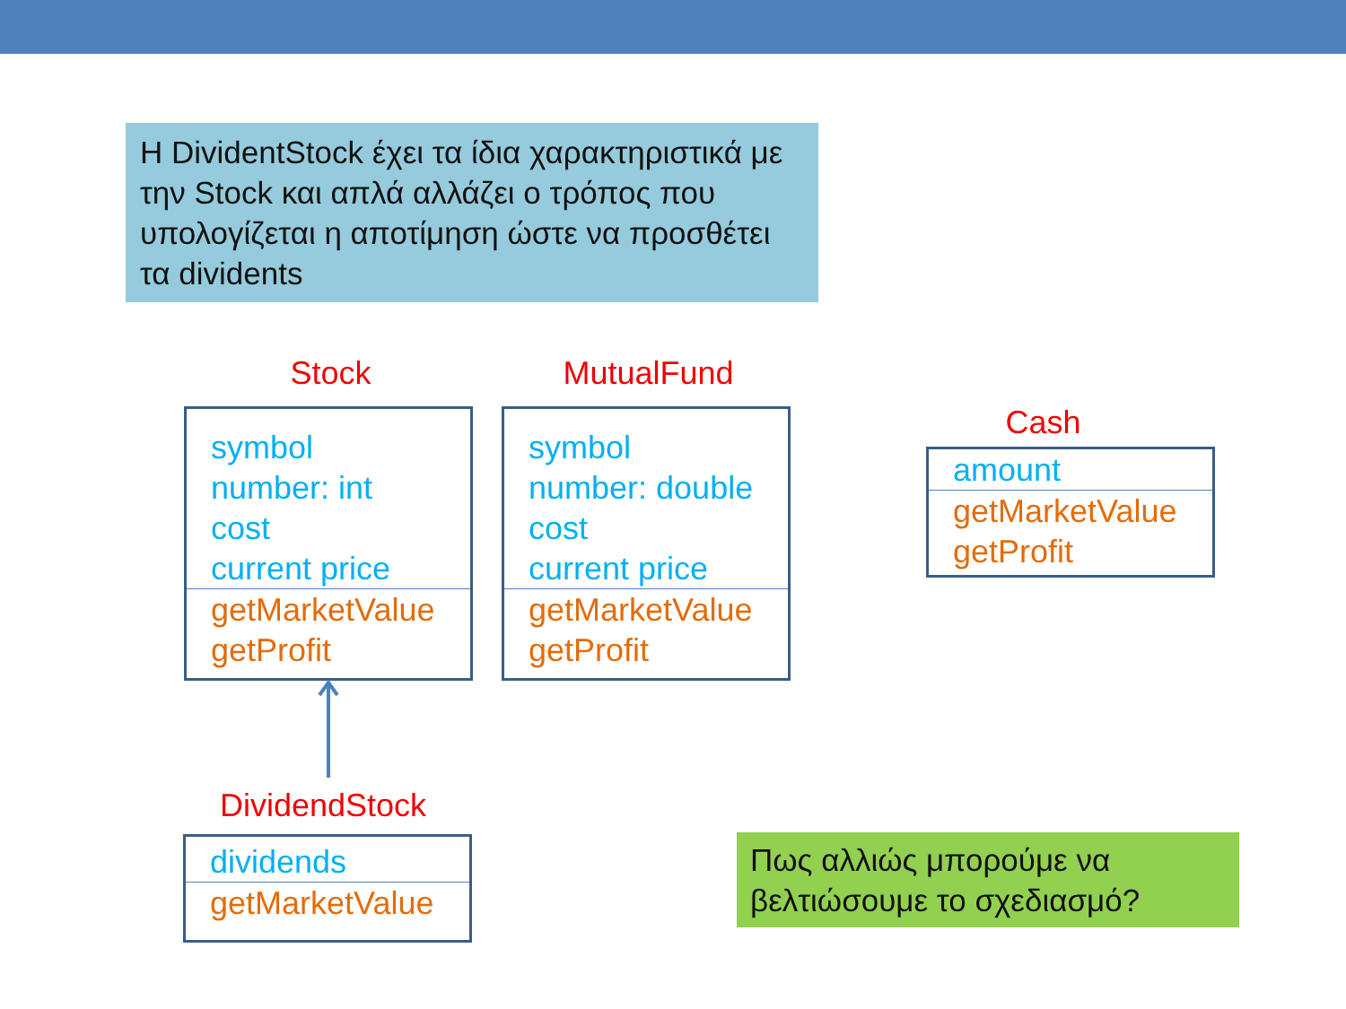Η DividentStock έχει τα ίδια χαρακτηριστικά με την Stock και απλά αλλάζει ο τρόπος που υπολογίζεται η αποτίμηση ώστε να προσθέτει τα dividents
Stock
symbol
number: int
cost
current price
getMarketValue
getProfit
MutualFund
symbol
number: double
cost
current price
getMarketValue
getProfit
Cash
amount
getMarketValue
getProfit
DividendStock
dividends
getMarketValue
Πως αλλιώς μπορούμε να βελτιώσουμε το σχεδιασμό?